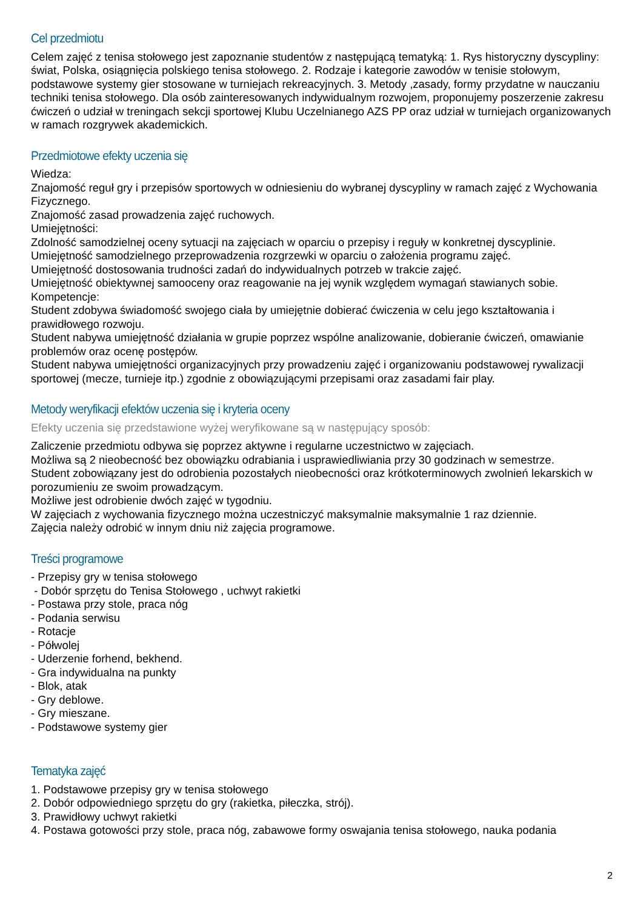Cel przedmiotu
Celem zajęć z tenisa stołowego jest zapoznanie studentów z następującą tematyką: 1. Rys historyczny dyscypliny: świat, Polska, osiągnięcia polskiego tenisa stołowego. 2. Rodzaje i kategorie zawodów w tenisie stołowym, podstawowe systemy gier stosowane w turniejach rekreacyjnych. 3. Metody ,zasady, formy przydatne w nauczaniu techniki tenisa stołowego. Dla osób zainteresowanych indywidualnym rozwojem, proponujemy poszerzenie zakresu ćwiczeń o udział w treningach sekcji sportowej Klubu Uczelnianego AZS PP oraz udział w turniejach organizowanych w ramach rozgrywek akademickich.
Przedmiotowe efekty uczenia się
Wiedza:
Znajomość reguł gry i przepisów sportowych w odniesieniu do wybranej dyscypliny w ramach zajęć z Wychowania Fizycznego.
Znajomość zasad prowadzenia zajęć ruchowych.
Umiejętności:
Zdolność samodzielnej oceny sytuacji na zajęciach w oparciu o przepisy i reguły w konkretnej dyscyplinie.
Umiejętność samodzielnego przeprowadzenia rozgrzewki w oparciu o założenia programu zajęć.
Umiejętność dostosowania trudności zadań do indywidualnych potrzeb w trakcie zajęć.
Umiejętność obiektywnej samooceny oraz reagowanie na jej wynik względem wymagań stawianych sobie.
Kompetencje:
Student zdobywa świadomość swojego ciała by umiejętnie dobierać ćwiczenia w celu jego kształtowania i prawidłowego rozwoju.
Student nabywa umiejętność działania w grupie poprzez wspólne analizowanie, dobieranie ćwiczeń, omawianie problemów oraz ocenę postępów.
Student nabywa umiejętności organizacyjnych przy prowadzeniu zajęć i organizowaniu podstawowej rywalizacji sportowej (mecze, turnieje itp.) zgodnie z obowiązującymi przepisami oraz zasadami fair play.
Metody weryfikacji efektów uczenia się i kryteria oceny
Efekty uczenia się przedstawione wyżej weryfikowane są w następujący sposób:
Zaliczenie przedmiotu odbywa się poprzez aktywne i regularne uczestnictwo w zajęciach.
Możliwa są 2 nieobecność bez obowiązku odrabiania i usprawiedliwiania przy 30 godzinach w semestrze.
Student zobowiązany jest do odrobienia pozostałych nieobecności oraz krótkoterminowych zwolnień lekarskich w porozumieniu ze swoim prowadzącym.
Możliwe jest odrobienie dwóch zajęć w tygodniu.
W zajęciach z wychowania fizycznego można uczestniczyć maksymalnie maksymalnie 1 raz dziennie.
Zajęcia należy odrobić w innym dniu niż zajęcia programowe.
Treści programowe
- Przepisy gry w tenisa stołowego
- Dobór sprzętu do Tenisa Stołowego , uchwyt rakietki
- Postawa przy stole, praca nóg
- Podania serwisu
- Rotacje
- Półwolej
- Uderzenie forhend, bekhend.
- Gra indywidualna na punkty
- Blok, atak
- Gry deblowe.
- Gry mieszane.
- Podstawowe systemy gier
Tematyka zajęć
1. Podstawowe przepisy gry w tenisa stołowego
2. Dobór odpowiedniego sprzętu do gry (rakietka, piłeczka, strój).
3. Prawidłowy uchwyt rakietki
4. Postawa gotowości przy stole, praca nóg, zabawowe formy oswajania tenisa stołowego, nauka podania
2